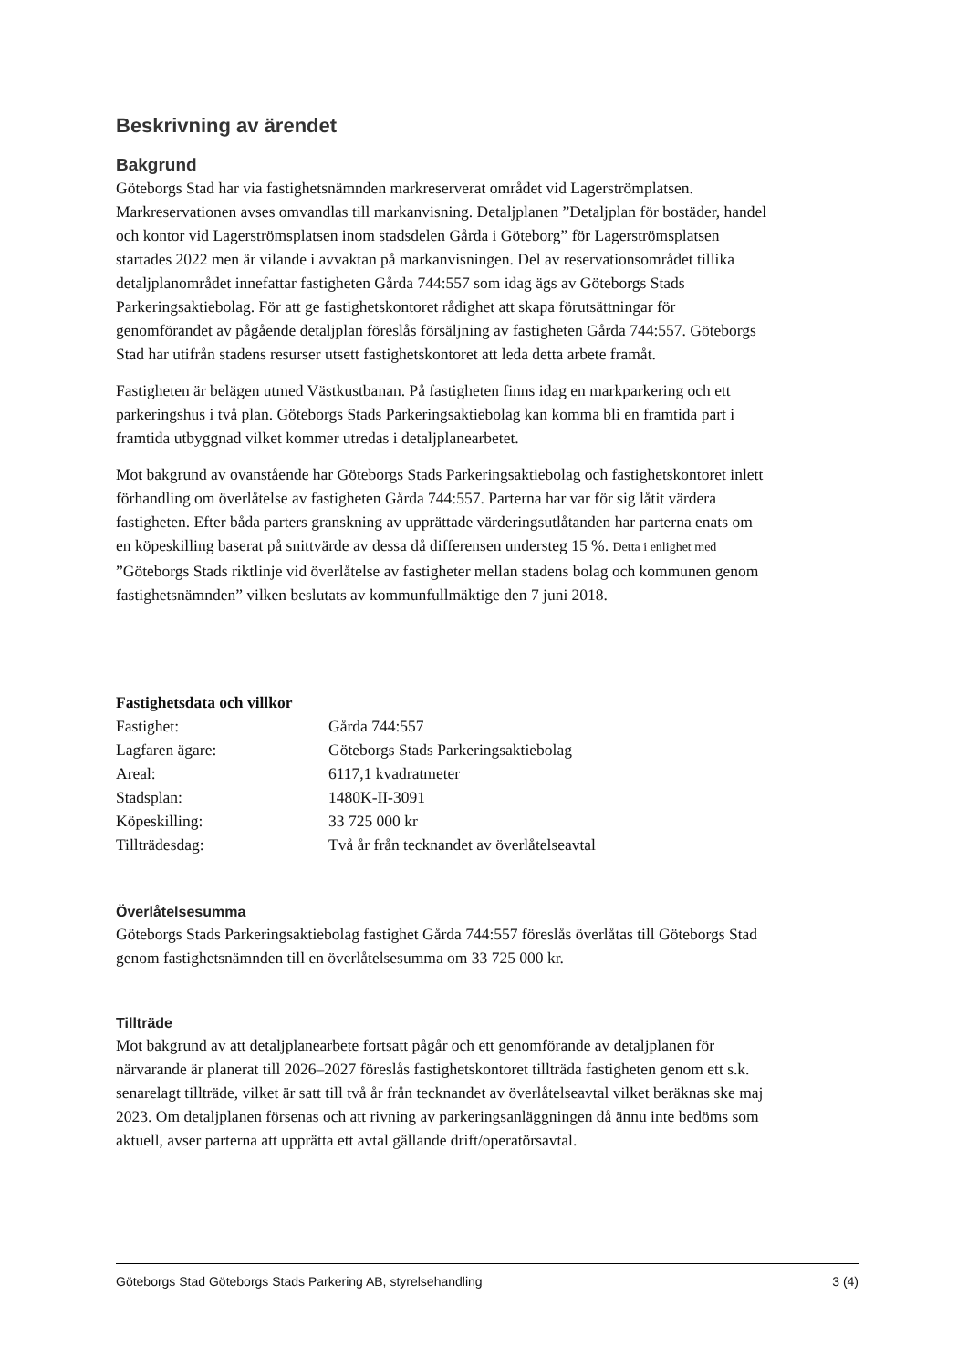Beskrivning av ärendet
Bakgrund
Göteborgs Stad har via fastighetsnämnden markreserverat området vid Lagerströmplatsen. Markreservationen avses omvandlas till markanvisning. Detaljplanen ”Detaljplan för bostäder, handel och kontor vid Lagerströmsplatsen inom stadsdelen Gårda i Göteborg” för Lagerströmsplatsen startades 2022 men är vilande i avvaktan på markanvisningen. Del av reservationsområdet tillika detaljplanområdet innefattar fastigheten Gårda 744:557 som idag ägs av Göteborgs Stads Parkeringsaktiebolag. För att ge fastighetskontoret rådighet att skapa förutsättningar för genomförandet av pågående detaljplan föreslås försäljning av fastigheten Gårda 744:557. Göteborgs Stad har utifrån stadens resurser utsett fastighetskontoret att leda detta arbete framåt.
Fastigheten är belägen utmed Västkustbanan. På fastigheten finns idag en markparkering och ett parkeringshus i två plan. Göteborgs Stads Parkeringsaktiebolag kan komma bli en framtida part i framtida utbyggnad vilket kommer utredas i detaljplanearbetet.
Mot bakgrund av ovanstående har Göteborgs Stads Parkeringsaktiebolag och fastighetskontoret inlett förhandling om överlåtelse av fastigheten Gårda 744:557. Parterna har var för sig låtit värdera fastigheten. Efter båda parters granskning av upprättade värderingsutlåtanden har parterna enats om en köpeskilling baserat på snittvärde av dessa då differensen understeg 15 %. Detta i enlighet med ”Göteborgs Stads riktlinje vid överlåtelse av fastigheter mellan stadens bolag och kommunen genom fastighetsnämnden” vilken beslutats av kommunfullmäktige den 7 juni 2018.
Fastighetsdata och villkor
| Fastighet: | Gårda 744:557 |
| Lagfaren ägare: | Göteborgs Stads Parkeringsaktiebolag |
| Areal: | 6117,1 kvadratmeter |
| Stadsplan: | 1480K-II-3091 |
| Köpeskilling: | 33 725 000 kr |
| Tillträdesdag: | Två år från tecknandet av överlåtelseavtal |
Överlåtelsesumma
Göteborgs Stads Parkeringsaktiebolag fastighet Gårda 744:557 föreslås överlåtas till Göteborgs Stad genom fastighetsnämnden till en överlåtelsesumma om 33 725 000 kr.
Tillträde
Mot bakgrund av att detaljplanearbete fortsatt pågår och ett genomförande av detaljplanen för närvarande är planerat till 2026–2027 föreslås fastighetskontoret tillträda fastigheten genom ett s.k. senarelagt tillträde, vilket är satt till två år från tecknandet av överlåtelseavtal vilket beräknas ske maj 2023. Om detaljplanen försenas och att rivning av parkeringsanläggningen då ännu inte bedöms som aktuell, avser parterna att upprätta ett avtal gällande drift/operatörsavtal.
Göteborgs Stad Göteborgs Stads Parkering AB, styrelsehandling 3 (4)